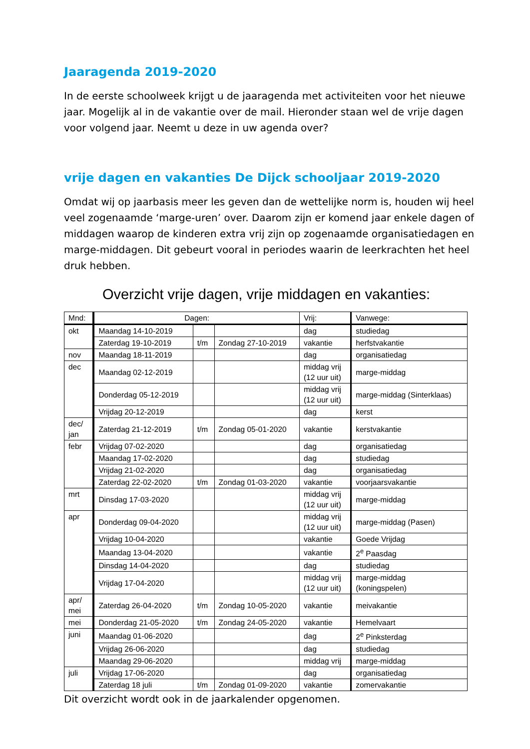Jaaragenda 2019-2020
In de eerste schoolweek krijgt u de jaaragenda met activiteiten voor het nieuwe jaar. Mogelijk al in de vakantie over de mail. Hieronder staan wel de vrije dagen voor volgend jaar. Neemt u deze in uw agenda over?
vrije dagen en vakanties De Dijck schooljaar 2019-2020
Omdat wij op jaarbasis meer les geven dan de wettelijke norm is, houden wij heel veel zogenaamde ‘marge-uren’ over. Daarom zijn er komend jaar enkele dagen of middagen waarop de kinderen extra vrij zijn op zogenaamde organisatiedagen en marge-middagen. Dit gebeurt vooral in periodes waarin de leerkrachten het heel druk hebben.
Overzicht vrije dagen, vrije middagen en vakanties:
| Mnd: | Dagen: | | | Vrij: | Vanwege: |
| --- | --- | --- | --- | --- | --- |
| okt | Maandag 14-10-2019 | | | dag | studiedag |
| | Zaterdag 19-10-2019 | t/m | Zondag 27-10-2019 | vakantie | herfstvakantie |
| nov | Maandag 18-11-2019 | | | dag | organisatiedag |
| dec | Maandag 02-12-2019 | | | middag vrij (12 uur uit) | marge-middag |
| | Donderdag 05-12-2019 | | | middag vrij (12 uur uit) | marge-middag (Sinterklaas) |
| | Vrijdag 20-12-2019 | | | dag | kerst |
| dec/ jan | Zaterdag 21-12-2019 | t/m | Zondag 05-01-2020 | vakantie | kerstvakantie |
| febr | Vrijdag 07-02-2020 | | | dag | organisatiedag |
| | Maandag 17-02-2020 | | | dag | studiedag |
| | Vrijdag 21-02-2020 | | | dag | organisatiedag |
| | Zaterdag 22-02-2020 | t/m | Zondag 01-03-2020 | vakantie | voorjaarsvakantie |
| mrt | Dinsdag 17-03-2020 | | | middag vrij (12 uur uit) | marge-middag |
| apr | Donderdag 09-04-2020 | | | middag vrij (12 uur uit) | marge-middag (Pasen) |
| | Vrijdag 10-04-2020 | | | vakantie | Goede Vrijdag |
| | Maandag 13-04-2020 | | | vakantie | 2<sup>e</sup> Paasdag |
| | Dinsdag 14-04-2020 | | | dag | studiedag |
| | Vrijdag 17-04-2020 | | | middag vrij (12 uur uit) | marge-middag (koningspelen) |
| apr/ mei | Zaterdag 26-04-2020 | t/m | Zondag 10-05-2020 | vakantie | meivakantie |
| mei | Donderdag 21-05-2020 | t/m | Zondag 24-05-2020 | vakantie | Hemelvaart |
| juni | Maandag 01-06-2020 | | | dag | 2<sup>e</sup> Pinksterdag |
| | Vrijdag 26-06-2020 | | | dag | studiedag |
| | Maandag 29-06-2020 | | | middag vrij | marge-middag |
| juli | Vrijdag 17-06-2020 | | | dag | organisatiedag |
| | Zaterdag 18 juli | t/m | Zondag 01-09-2020 | vakantie | zomervakantie |
Dit overzicht wordt ook in de jaarkalender opgenomen.